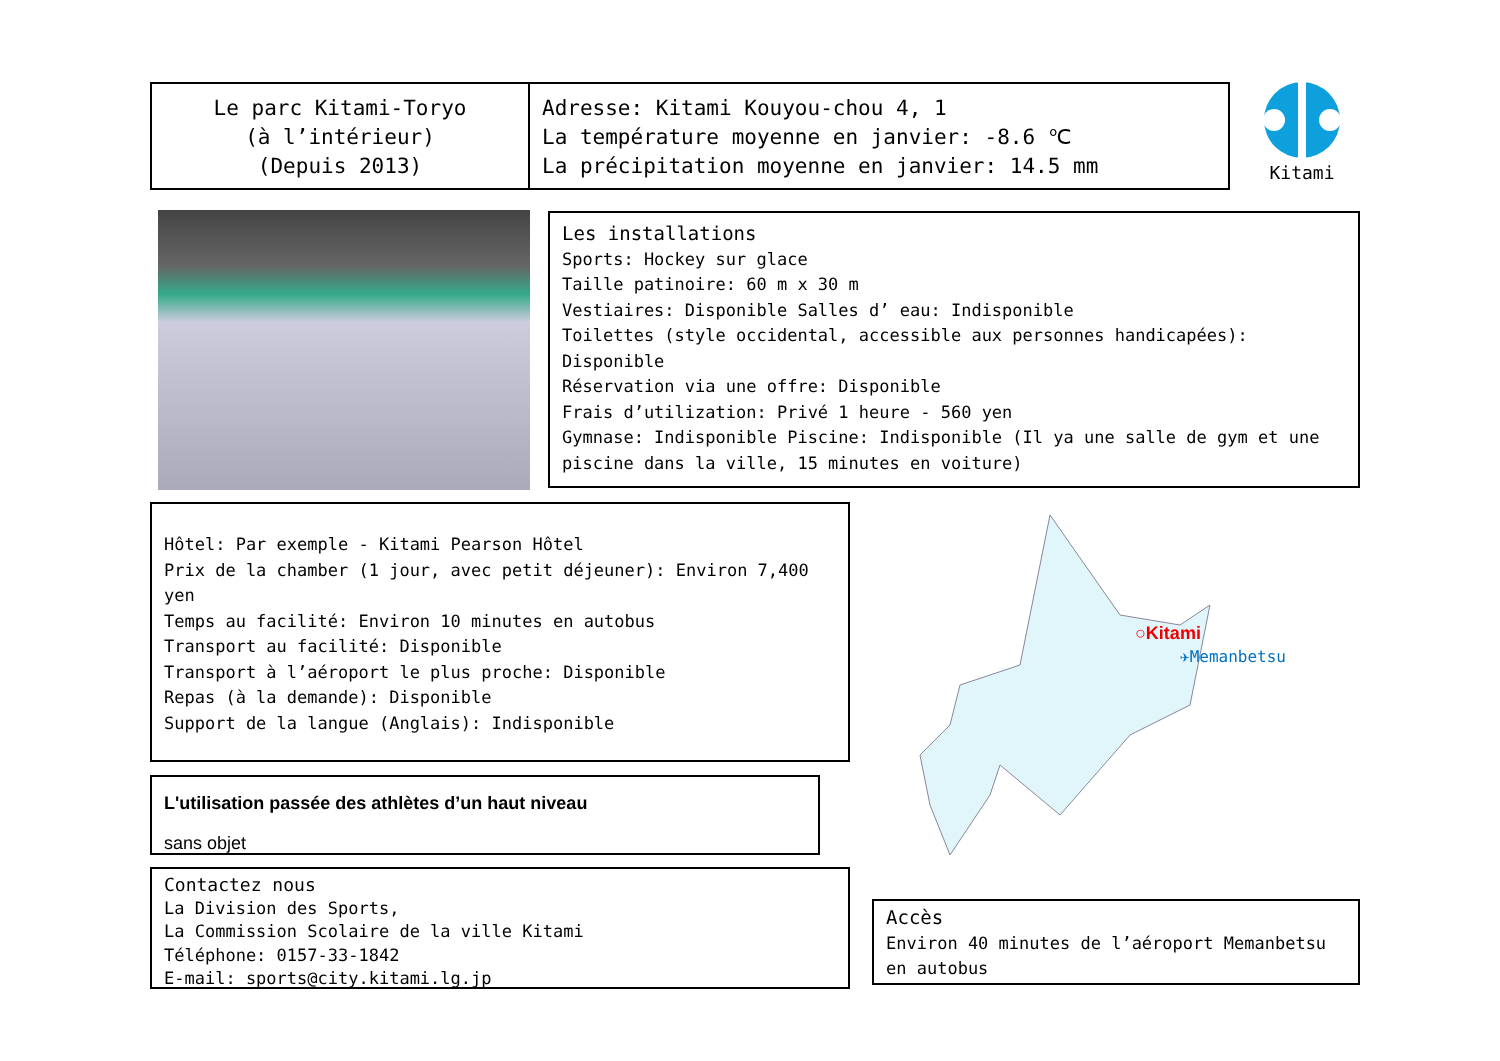Le parc Kitami-Toryo
(à l’intérieur)
(Depuis 2013)
Adresse: Kitami Kouyou-chou 4, 1
La température moyenne en janvier: -8.6 ℃
La précipitation moyenne en janvier: 14.5 mm
Kitami
Les installations
Sports: Hockey sur glace
Taille patinoire: 60 m x 30 m
Vestiaires: Disponible Salles d’ eau: Indisponible
Toilettes (style occidental, accessible aux personnes handicapées): Disponible
Réservation via une offre: Disponible
Frais d’utilization: Privé 1 heure - 560 yen
Gymnase: Indisponible Piscine: Indisponible (Il ya une salle de gym et une piscine dans la ville, 15 minutes en voiture)
Hôtel: Par exemple - Kitami Pearson Hôtel
Prix de la chamber (1 jour, avec petit déjeuner): Environ 7,400 yen
Temps au facilité: Environ 10 minutes en autobus
Transport au facilité: Disponible
Transport à l’aéroport le plus proche: Disponible
Repas (à la demande): Disponible
Support de la langue (Anglais): Indisponible
○Kitami
✈Memanbetsu
L'utilisation passée des athlètes d’un haut niveau
sans objet
Contactez nous
La Division des Sports,
La Commission Scolaire de la ville Kitami
Téléphone: 0157-33-1842
E-mail: sports@city.kitami.lg.jp
Accès
Environ 40 minutes de l’aéroport Memanbetsu en autobus